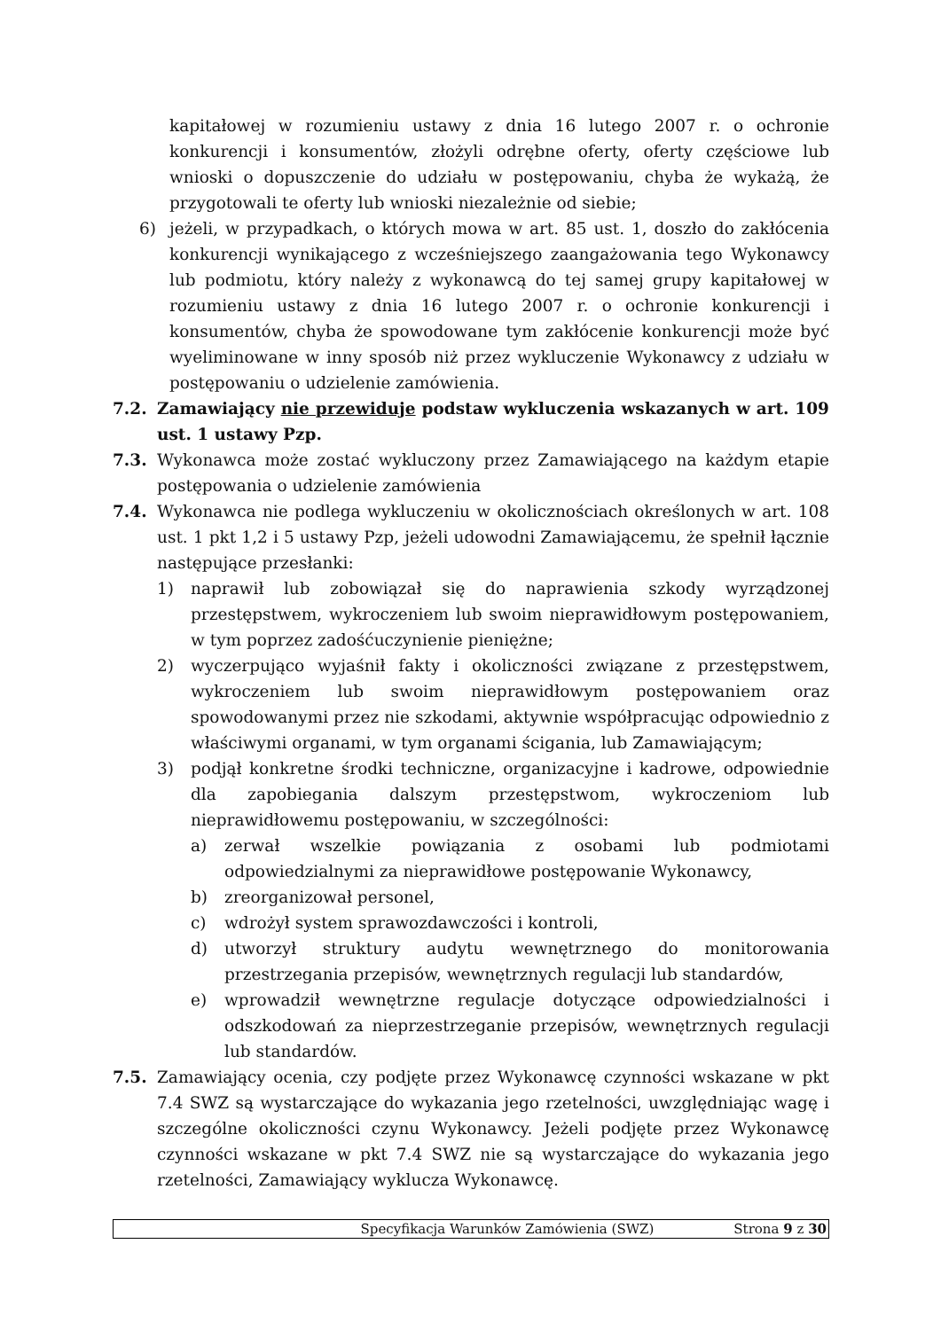kapitałowej w rozumieniu ustawy z dnia 16 lutego 2007 r. o ochronie konkurencji i konsumentów, złożyli odrębne oferty, oferty częściowe lub wnioski o dopuszczenie do udziału w postępowaniu, chyba że wykażą, że przygotowali te oferty lub wnioski niezależnie od siebie;
6) jeżeli, w przypadkach, o których mowa w art. 85 ust. 1, doszło do zakłócenia konkurencji wynikającego z wcześniejszego zaangażowania tego Wykonawcy lub podmiotu, który należy z wykonawcą do tej samej grupy kapitałowej w rozumieniu ustawy z dnia 16 lutego 2007 r. o ochronie konkurencji i konsumentów, chyba że spowodowane tym zakłócenie konkurencji może być wyeliminowane w inny sposób niż przez wykluczenie Wykonawcy z udziału w postępowaniu o udzielenie zamówienia.
7.2. Zamawiający nie przewiduje podstaw wykluczenia wskazanych w art. 109 ust. 1 ustawy Pzp.
7.3. Wykonawca może zostać wykluczony przez Zamawiającego na każdym etapie postępowania o udzielenie zamówienia
7.4. Wykonawca nie podlega wykluczeniu w okolicznościach określonych w art. 108 ust. 1 pkt 1,2 i 5 ustawy Pzp, jeżeli udowodni Zamawiającemu, że spełnił łącznie następujące przesłanki:
1) naprawił lub zobowiązał się do naprawienia szkody wyrządzonej przestępstwem, wykroczeniem lub swoim nieprawidłowym postępowaniem, w tym poprzez zadośćuczynienie pieniężne;
2) wyczerpująco wyjaśnił fakty i okoliczności związane z przestępstwem, wykroczeniem lub swoim nieprawidłowym postępowaniem oraz spowodowanymi przez nie szkodami, aktywnie współpracując odpowiednio z właściwymi organami, w tym organami ścigania, lub Zamawiającym;
3) podjął konkretne środki techniczne, organizacyjne i kadrowe, odpowiednie dla zapobiegania dalszym przestępstwom, wykroczeniom lub nieprawidłowemu postępowaniu, w szczególności:
a) zerwał wszelkie powiązania z osobami lub podmiotami odpowiedzialnymi za nieprawidłowe postępowanie Wykonawcy,
b) zreorganizował personel,
c) wdrożył system sprawozdawczości i kontroli,
d) utworzył struktury audytu wewnętrznego do monitorowania przestrzegania przepisów, wewnętrznych regulacji lub standardów,
e) wprowadził wewnętrzne regulacje dotyczące odpowiedzialności i odszkodowań za nieprzestrzeganie przepisów, wewnętrznych regulacji lub standardów.
7.5. Zamawiający ocenia, czy podjęte przez Wykonawcę czynności wskazane w pkt 7.4 SWZ są wystarczające do wykazania jego rzetelności, uwzględniając wagę i szczególne okoliczności czynu Wykonawcy. Jeżeli podjęte przez Wykonawcę czynności wskazane w pkt 7.4 SWZ nie są wystarczające do wykazania jego rzetelności, Zamawiający wyklucza Wykonawcę.
Specyfikacja Warunków Zamówienia (SWZ) Strona 9 z 30